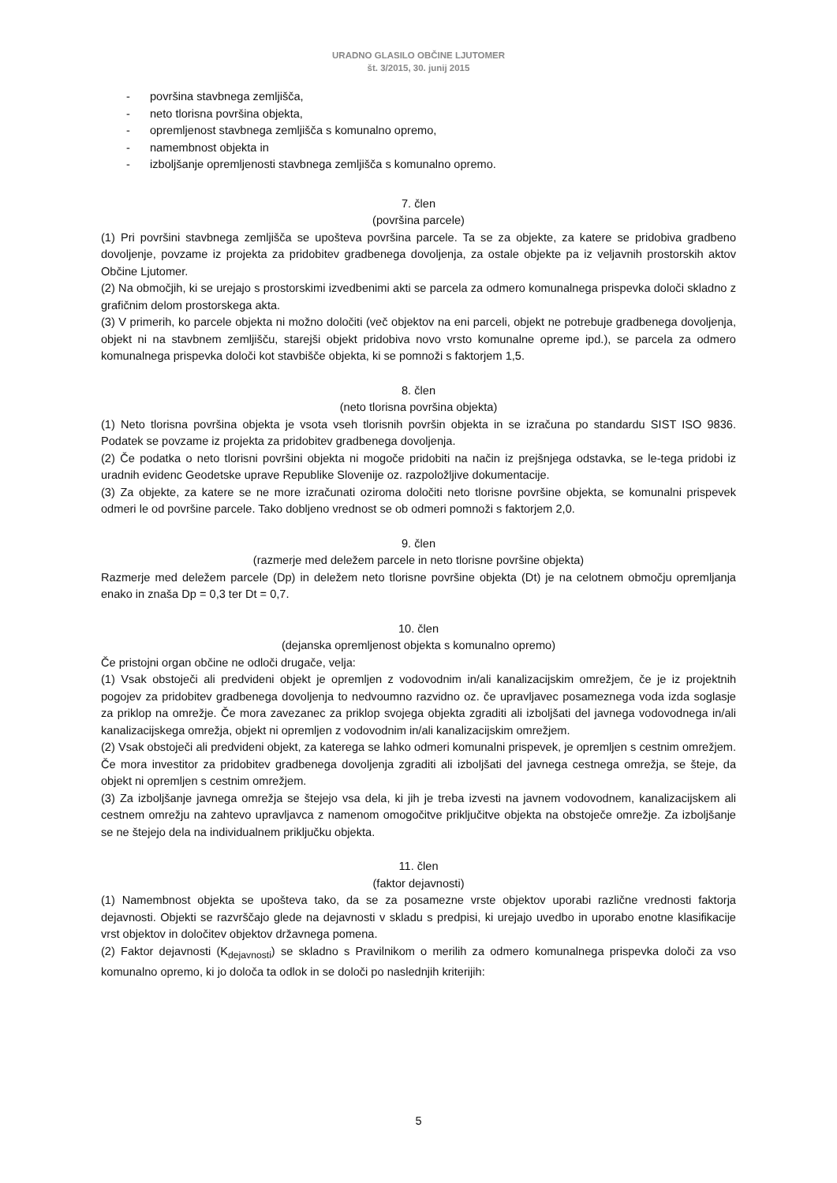URADNO GLASILO OBČINE LJUTOMER
št. 3/2015, 30. junij 2015
- površina stavbnega zemljišča,
- neto tlorisna površina objekta,
- opremljenost stavbnega zemljišča s komunalno opremo,
- namembnost objekta in
- izboljšanje opremljenosti stavbnega zemljišča s komunalno opremo.
7. člen
(površina parcele)
(1) Pri površini stavbnega zemljišča se upošteva površina parcele. Ta se za objekte, za katere se pridobiva gradbeno dovoljenje, povzame iz projekta za pridobitev gradbenega dovoljenja, za ostale objekte pa iz veljavnih prostorskih aktov Občine Ljutomer.
(2) Na območjih, ki se urejajo s prostorskimi izvedbenimi akti se parcela za odmero komunalnega prispevka določi skladno z grafičnim delom prostorskega akta.
(3) V primerih, ko parcele objekta ni možno določiti (več objektov na eni parceli, objekt ne potrebuje gradbenega dovoljenja, objekt ni na stavbnem zemljišču, starejši objekt pridobiva novo vrsto komunalne opreme ipd.), se parcela za odmero komunalnega prispevka določi kot stavbišče objekta, ki se pomnoži s faktorjem 1,5.
8. člen
(neto tlorisna površina objekta)
(1) Neto tlorisna površina objekta je vsota vseh tlorisnih površin objekta in se izračuna po standardu SIST ISO 9836. Podatek se povzame iz projekta za pridobitev gradbenega dovoljenja.
(2) Če podatka o neto tlorisni površini objekta ni mogoče pridobiti na način iz prejšnjega odstavka, se le-tega pridobi iz uradnih evidenc Geodetske uprave Republike Slovenije oz. razpoložljive dokumentacije.
(3) Za objekte, za katere se ne more izračunati oziroma določiti neto tlorisne površine objekta, se komunalni prispevek odmeri le od površine parcele. Tako dobljeno vrednost se ob odmeri pomnoži s faktorjem 2,0.
9. člen
(razmerje med deležem parcele in neto tlorisne površine objekta)
Razmerje med deležem parcele (Dp) in deležem neto tlorisne površine objekta (Dt) je na celotnem območju opremljanja enako in znaša Dp = 0,3 ter Dt = 0,7.
10. člen
(dejanska opremljenost objekta s komunalno opremo)
Če pristojni organ občine ne odloči drugače, velja:
(1) Vsak obstoječi ali predvideni objekt je opremljen z vodovodnim in/ali kanalizacijskim omrežjem, če je iz projektnih pogojev za pridobitev gradbenega dovoljenja to nedvoumno razvidno oz. če upravljavec posameznega voda izda soglasje za priklop na omrežje. Če mora zavezanec za priklop svojega objekta zgraditi ali izboljšati del javnega vodovodnega in/ali kanalizacijskega omrežja, objekt ni opremljen z vodovodnim in/ali kanalizacijskim omrežjem.
(2) Vsak obstoječi ali predvideni objekt, za katerega se lahko odmeri komunalni prispevek, je opremljen s cestnim omrežjem. Če mora investitor za pridobitev gradbenega dovoljenja zgraditi ali izboljšati del javnega cestnega omrežja, se šteje, da objekt ni opremljen s cestnim omrežjem.
(3) Za izboljšanje javnega omrežja se štejejo vsa dela, ki jih je treba izvesti na javnem vodovodnem, kanalizacijskem ali cestnem omrežju na zahtevo upravljavca z namenom omogočitve priključitve objekta na obstoječe omrežje. Za izboljšanje se ne štejejo dela na individualnem priključku objekta.
11. člen
(faktor dejavnosti)
(1) Namembnost objekta se upošteva tako, da se za posamezne vrste objektov uporabi različne vrednosti faktorja dejavnosti. Objekti se razvrščajo glede na dejavnosti v skladu s predpisi, ki urejajo uvedbo in uporabo enotne klasifikacije vrst objektov in določitev objektov državnega pomena.
(2) Faktor dejavnosti (K<sub>dejavnosti</sub>) se skladno s Pravilnikom o merilih za odmero komunalnega prispevka določi za vso komunalno opremo, ki jo določa ta odlok in se določi po naslednjih kriterijih:
5